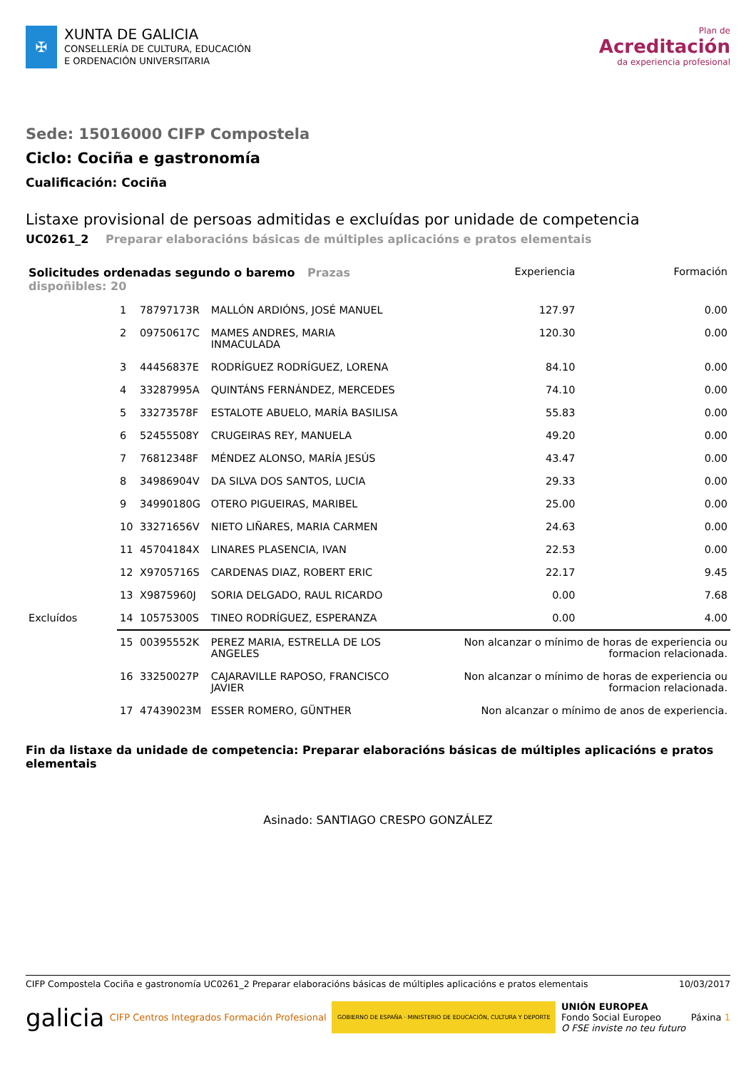✠
XUNTA DE GALICIA
CONSELLERÍA DE CULTURA, EDUCACIÓN
E ORDENACIÓN UNIVERSITARIA
Plan de
Acreditación
da experiencia profesional
Sede: 15016000 CIFP Compostela
Ciclo: Cociña e gastronomía
Cualificación: Cociña
Listaxe provisional de persoas admitidas e excluídas por unidade de competencia
UC0261_2 Preparar elaboracións básicas de múltiples aplicacións e pratos elementais
| Solicitudes ordenadas segundo o baremo Prazas dispoñibles: 20 | | | | Experiencia | Formación |
| --- | --- | --- | --- | --- | --- |
| | 1 | 78797173R | MALLÓN ARDIÓNS, JOSÉ MANUEL | 127.97 | 0.00 |
| | 2 | 09750617C | MAMES ANDRES, MARIA INMACULADA | 120.30 | 0.00 |
| | 3 | 44456837E | RODRÍGUEZ RODRÍGUEZ, LORENA | 84.10 | 0.00 |
| | 4 | 33287995A | QUINTÁNS FERNÁNDEZ, MERCEDES | 74.10 | 0.00 |
| | 5 | 33273578F | ESTALOTE ABUELO, MARÍA BASILISA | 55.83 | 0.00 |
| | 6 | 52455508Y | CRUGEIRAS REY, MANUELA | 49.20 | 0.00 |
| | 7 | 76812348F | MÉNDEZ ALONSO, MARÍA JESÚS | 43.47 | 0.00 |
| | 8 | 34986904V | DA SILVA DOS SANTOS, LUCIA | 29.33 | 0.00 |
| | 9 | 34990180G | OTERO PIGUEIRAS, MARIBEL | 25.00 | 0.00 |
| | 10 | 33271656V | NIETO LIÑARES, MARIA CARMEN | 24.63 | 0.00 |
| | 11 | 45704184X | LINARES PLASENCIA, IVAN | 22.53 | 0.00 |
| | 12 | X9705716S | CARDENAS DIAZ, ROBERT ERIC | 22.17 | 9.45 |
| | 13 | X9875960J | SORIA DELGADO, RAUL RICARDO | 0.00 | 7.68 |
| Excluídos | 14 | 10575300S | TINEO RODRÍGUEZ, ESPERANZA | 0.00 | 4.00 |
| | 15 | 00395552K | PEREZ MARIA, ESTRELLA DE LOS ANGELES | Non alcanzar o mínimo de horas de experiencia ou formacion relacionada. | |
| | 16 | 33250027P | CAJARAVILLE RAPOSO, FRANCISCO JAVIER | Non alcanzar o mínimo de horas de experiencia ou formacion relacionada. | |
| | 17 | 47439023M | ESSER ROMERO, GÜNTHER | Non alcanzar o mínimo de anos de experiencia. | |
Fin da listaxe da unidade de competencia: Preparar elaboracións básicas de múltiples aplicacións e pratos elementais
Asinado: SANTIAGO CRESPO GONZÁLEZ
CIFP Compostela Cociña e gastronomía UC0261_2 Preparar elaboracións básicas de múltiples aplicacións e pratos elementais 10/03/2017
galicia CIFP Centros Integrados Formación Profesional GOBIERNO DE ESPAÑA · MINISTERIO DE EDUCACIÓN, CULTURA Y DEPORTE UNIÓN EUROPEA
Fondo Social Europeo
O FSE inviste no teu futuro Páxina 1